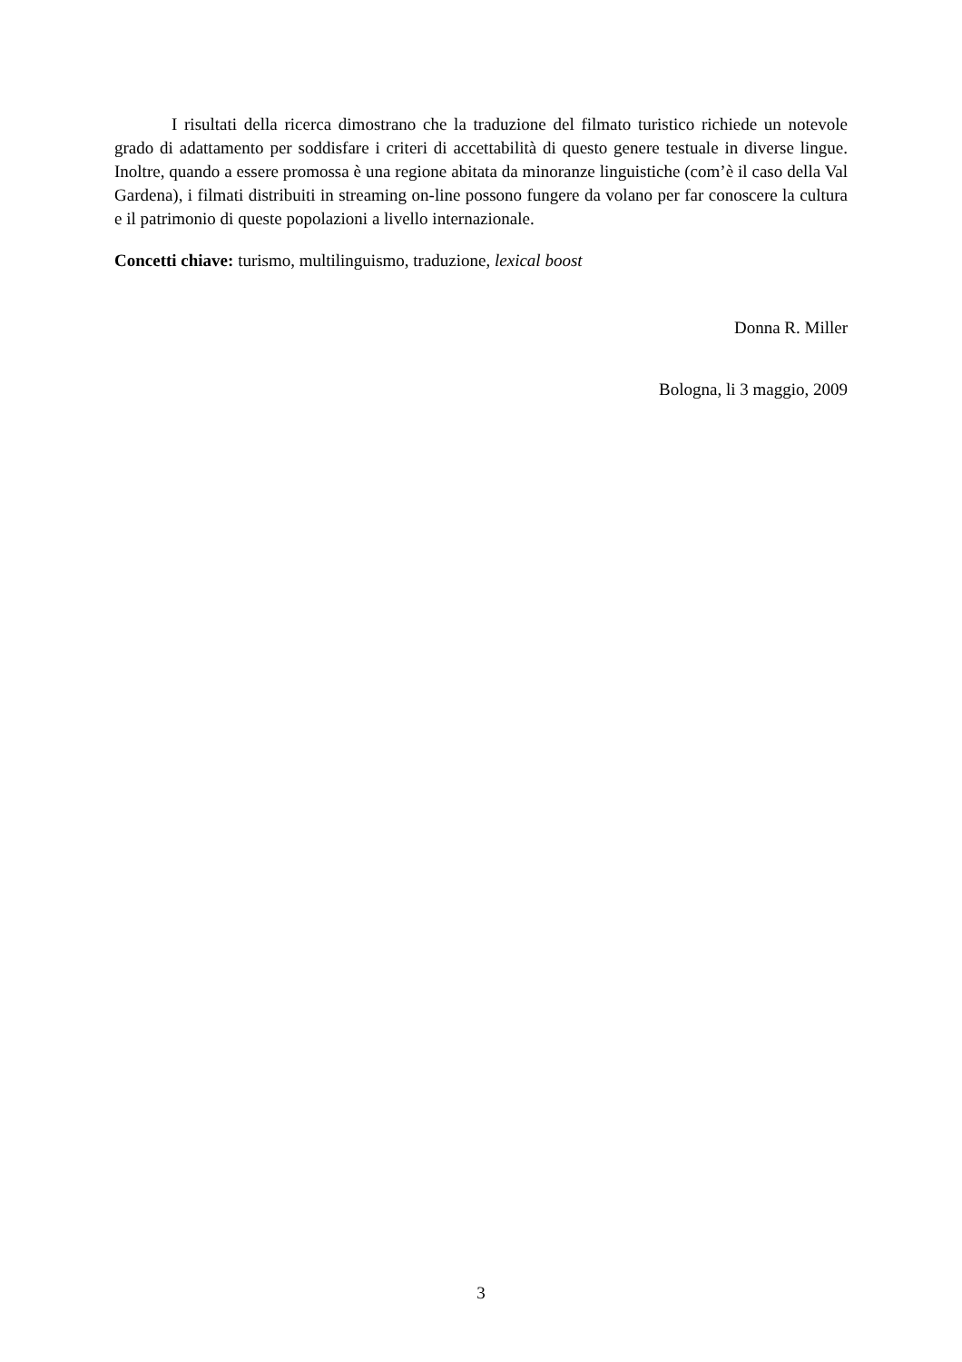I risultati della ricerca dimostrano che la traduzione del filmato turistico richiede un notevole grado di adattamento per soddisfare i criteri di accettabilità di questo genere testuale in diverse lingue. Inoltre, quando a essere promossa è una regione abitata da minoranze linguistiche (com’è il caso della Val Gardena), i filmati distribuiti in streaming on-line possono fungere da volano per far conoscere la cultura e il patrimonio di queste popolazioni a livello internazionale.
Concetti chiave: turismo, multilinguismo, traduzione, lexical boost
Donna R. Miller
Bologna, li 3 maggio, 2009
3